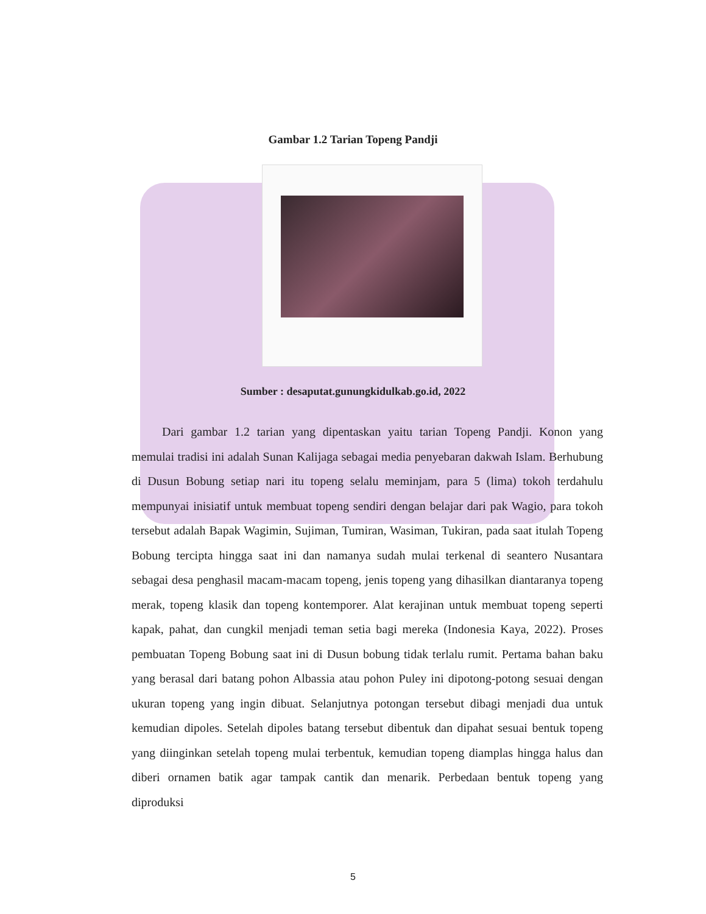Gambar 1.2 Tarian Topeng Pandji
Sumber : desaputat.gunungkidulkab.go.id, 2022
   Dari gambar 1.2 tarian yang dipentaskan yaitu tarian Topeng Pandji. Konon yang memulai tradisi ini adalah Sunan Kalijaga sebagai media penyebaran dakwah Islam. Berhubung di Dusun Bobung setiap nari itu topeng selalu meminjam, para 5 (lima) tokoh terdahulu mempunyai inisiatif untuk membuat topeng sendiri dengan belajar dari pak Wagio, para tokoh tersebut adalah Bapak Wagimin, Sujiman, Tumiran, Wasiman, Tukiran, pada saat itulah Topeng Bobung tercipta hingga saat ini dan namanya sudah mulai terkenal di seantero Nusantara sebagai desa penghasil macam-macam topeng, jenis topeng yang dihasilkan diantaranya topeng merak, topeng klasik dan topeng kontemporer. Alat kerajinan untuk membuat topeng seperti kapak, pahat, dan cungkil menjadi teman setia bagi mereka (Indonesia Kaya, 2022). Proses pembuatan Topeng Bobung saat ini di Dusun bobung tidak terlalu rumit. Pertama bahan baku yang berasal dari batang pohon Albassia atau pohon Puley ini dipotong-potong sesuai dengan ukuran topeng yang ingin dibuat. Selanjutnya potongan tersebut dibagi menjadi dua untuk kemudian dipoles. Setelah dipoles batang tersebut dibentuk dan dipahat sesuai bentuk topeng yang diinginkan setelah topeng mulai terbentuk, kemudian topeng diamplas hingga halus dan diberi ornamen batik agar tampak cantik dan menarik. Perbedaan bentuk topeng yang diproduksi
5